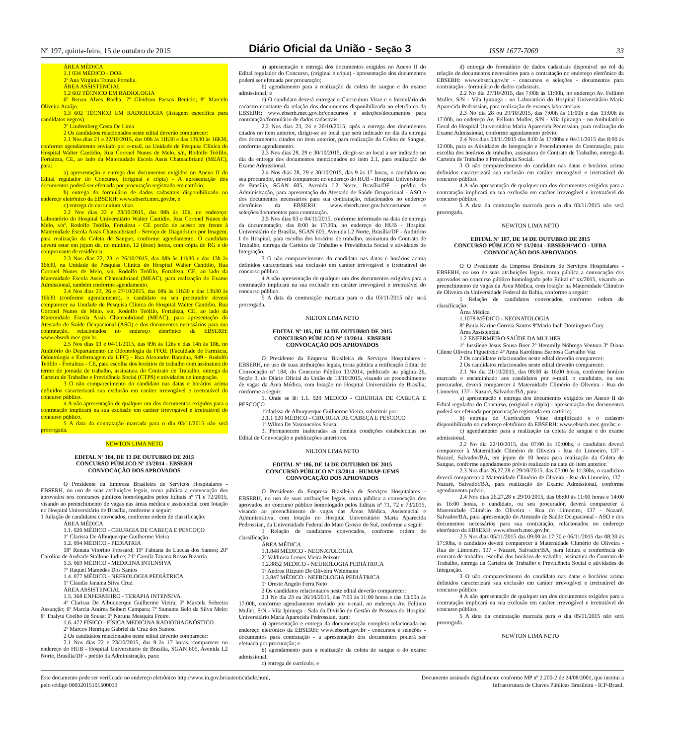Nº 197, quinta-feira, 15 de outubro de 2015 Diário Oficial da União - Seção 3 ISSN 1677-7069 33
ÁREA MÉDICA
1.1 034 MÉDICO - DOR
2º Ana Virgínia Tomaz Portella.
ÁREA ASSISTENCIAL
1.2 602 TÉCNICO EM RADIOLOGIA
6º Renan Alves Rocha; 7º Gleidson Passos Benicio; 8º Marcelo Oliveira Araújo.
1.3 602 TÉCNICO EM RADIOLOGIA (listagem específica para candidatos negros)
2º Lindemberg Costa De Lima
2 Os candidatos relacionados neste edital deverão comparecer:
2.1 Nos dias 21 e 22/10/2015, das 08h às 11h30 e das 13h30 às 16h30, conforme agendamento enviado por e-mail, na Unidade de Pesquisa Clínica do Hospital Walter Cantídio, Rua Coronel Nunes de Melo, s/n, Rodolfo Teófilo, Fortaleza, CE, ao lado da Maternidade Escola Assis Chateaubriand (MEAC), para:
a) apresentação e entrega dos documentos exigidos no Anexo II do Edital regulador do Concurso, (original e cópia) - A apresentação dos documentos poderá ser efetuada por procuração registrada em cartório;
b) entrega do formulário de dados cadastrais disponibilizado no endereço eletrônico da EBSERH: www.ebserh.mec.gov.br, e
c) entrega do curriculum vitae.
2.2 Nos dias 22 e 23/10/2015, das 08h às 10h, no endereço: Laboratório do Hospital Universitário Walter Cantídio, Rua Coronel Nunes de Melo, s/nº, Rodolfo Teófilo, Fortaleza - CE portão de acesso em frente à Maternidade Escola Assis Chateaubriand - Serviço de Diagnóstico por Imagem, para realização da Coleta de Sangue, conforme agendamento. O candidato deverá estar em jejum de, no mínimo, 12 (doze) horas, com cópia do RG e do comprovante de residência.
2.3 Nos dias 22, 23, e 26/10/2015, das 08h às 11h30 e das 13h às 16h30, na Unidade de Pesquisa Clínica do Hospital Walter Cantídio, Rua Coronel Nunes de Melo, s/n, Rodolfo Teófilo, Fortaleza, CE, ao lado da Maternidade Escola Assis Chateaubriand (MEAC), para realização do Exame Admissional, também conforme agendamento.
2.4 Nos dias 23, 26 e 27/10/2015, das 08h às 11h30 e das 13h30 às 16h30 (conforme agendamento), o candidato ou seu procurador deverá comparecer na Unidade de Pesquisa Clínica do Hospital Walter Cantídio, Rua Coronel Nunes de Melo, s/n, Rodolfo Teófilo, Fortaleza, CE, ao lado da Maternidade Escola Assis Chateaubriand (MEAC), para apresentação do Atestado de Saúde Ocupacional (ASO) e dos documentos necessários para sua contratação, relacionados no endereço eletrônico da EBSERH: www.ebserh.mec.gov.br.
2.5 Nos dias 03 e 04/11/2015, das 09h às 12hs e das 14h às 18h, no Auditório do Departamento de Odontologia da FFOE (Faculdade de Farmácia, Odontologia e Enfermagem da UFC) - Rua Alexandre Baraúna, 949 - Rodolfo Teófilo - Fortaleza - CE, para escolha dos horários de trabalho com assinatura do termo de jornada de trabalho, assinatura do Contrato de Trabalho, entrega da Carteira de Trabalho e Previdência Social (CTPS) e atividades de integração.
3 O não comparecimento do candidato nas datas e horários acima definidos caracterizará sua exclusão em caráter irrevogável e irretratável do concurso público.
4 A não apresentação de qualquer um dos documentos exigidos para a contratação implicará na sua exclusão em caráter irrevogável e irretratável do concurso público.
5 A data da contratação marcada para o dia 03/11/2015 não será prorrogada.
NEWTON LIMA NETO
EDITAL Nº 184, DE 13 DE OUTUBRO DE 2015
CONCURSO PÚBLICO Nº 13/2014 - EBSERH
CONVOCAÇÃO DOS APROVADOS
O Presidente da Empresa Brasileira de Serviços Hospitalares - EBSERH, no uso de suas atribuições legais, torna pública a convocação dos aprovados nos concursos públicos homologados pelos Editais nº 71 e 72/2015, visando ao preenchimento de vagas nas áreas médica e assistencial com lotação no Hospital Universitário de Brasília, conforme a seguir:
1 Relação de candidatos convocados, conforme ordem de classificação:
ÁREA MÉDICA
1.1. 020 MÉDICO - CIRURGIA DE CABEÇA E PESCOÇO
1º Clarissa De Albuquerque Guilherme Vieira
1.2. 094 MÉDICO - PEDIATRIA
18º Renata Vitorino Frossard; 19º Fabiana de Luccas dos Santos; 20º Carolina de Andrade Stallone Judice; 21º Camila Tayana Rosso Bizarria.
1.3. 069 MÉDICO - MEDICINA INTENSIVA
7º Raquel Mamedes Dos Santos
1.4. 077 MÉDICO - NEFROLOGIA PEDIÁTRICA
1º Claudia Janaina Silva Cruz.
ÁREA ASSISTENCIAL
1.5. 368 ENFERMEIRO - TERAPIA INTENSIVA
4º Clarissa De Albuquerque Guilherme Vieira; 5º Marcela Sobreira Assunção; 6º Marcia Andrea Seibert Campara; 7º Samanta Belo da Silva Melo; 8º Thalyta Coelho de Sousa; 9º Naruna Mesquita Freire.
1.6. 472 FÍSICO - FÍSICA MEDICINA RADIODIAGNÓSTICO
2º Marcos Henrique Gabriel da Cruz dos Santos.
2 Os candidatos relacionados neste edital deverão comparecer:
2.1 Nos dias 22 e 23/10/2015, das 9 às 17 horas, comparecer no endereço do HUB - Hospital Universitário de Brasília, SGAN 605, Avenida L2 Norte, Brasília/DF - prédio da Administração, para:
a) apresentação e entrega dos documentos exigidos no Anexo II do Edital regulador do Concurso, (original e cópia) - apresentação dos documentos poderá ser efetuada por procuração;
b) agendamento para a realização da coleta de sangue e do exame admissional; e
c) O candidato deverá entregar o Curriculum Vitae e o formulário do cadastro constante da relação dos documentos disponibilizada no eletrônico da EBSERH: www.ebserh.mec.gov.br/concursos e seleções/documentos para contratação/formulário de dados cadastrais
2.2 Nos dias 23, 24 e 26/10/2015, após a entrega dos documentos citados no item anterior, dirigir-se ao local que será indicado no dia da entrega dos documentos citados no item anterior, para realização da Coleta de Sangue, conforme agendamento.
2.3 Nos dias 28, 29 e 30/10/2015, dirigir-se ao local a ser indicado no dia da entrega dos documentos mencionados no item 2.1, para realização do Exame Admissional.
2.4 Nos dias 28, 29 e 30/10/2015, das 9 às 17 horas, o candidato ou seu procurador, deverá comparecer no endereço do HUB - Hospital Universitário de Brasília, SGAN 605, Avenida L2 Norte, Brasília/DF - prédio da Administração, para apresentação do Atestado de Saúde Ocupacional - ASO e dos documentos necessários para sua contratação, relacionados no endereço eletrônico da EBSERH: www.ebserh.mec.gov.br/concursos e seleções/documentos para contratação.
2.5 Nos dias 03 e 04/11/2015, conforme informado na data de entrega da documentação, das 8:00 às 17:30h, no endereço do HUB - Hospital Universitário de Brasília, SGAN 605, Avenida L2 Norte, Brasília/DF - Auditório I do Hospital, para escolha dos horários de trabalho, assinatura do Contrato de Trabalho, entrega da Carteira de Trabalho e Previdência Social e atividades de Integração.
3 O não comparecimento do candidato nas datas e horários acima definidos caracterizará sua exclusão em caráter irrevogável e irretratável do concurso público.
4 A não apresentação de qualquer um dos documentos exigidos para a contratação implicará na sua exclusão em caráter irrevogável e irretratável do concurso público.
5 A data da contratação marcada para o dia 03/11/2015 não será prorrogada.
NILTON LIMA NETO
EDITAL Nº 185, DE 14 DE OUTUBRO DE 2015
CONCURSO PÚBLICO Nº 13/2014 - EBSERH
CONVOCAÇÃO DOS APROVADOS
O Presidente da Empresa Brasileira de Serviços Hospitalares - EBSERH, no uso de suas atribuições legais, torna pública a retificação Edital de Convocação nº 184, do Concurso Público 13/2014, publicado na página 26, Seção 3, do Diário Oficial da União de 13/10/2015, visando ao preenchimento de vagas da Área Médica, com lotação no Hospital Universitário de Brasília, conforme a seguir:
1. Onde se lê: 1.1. 020 MÉDICO - CIRURGIA DE CABEÇA E PESCOÇO
1ºclarissa de Albuquerque Guilherme Vieira, substituir por:
2.1.1 020 MÉDICO - CIRURGIA DE CABEÇA E PESCOÇO
1º Wilma De Vasconcelos Sousa.
3. Permanecem inalteradas as demais condições estabelecidas no Edital de Convocação e publicações anteriores.
NILTON LIMA NETO
EDITAL Nº 186, DE 14 DE OUTUBRO DE 2015
CONCURSO PÚBLICO Nº 13/2014 - HUMAP-UFMS
CONVOCAÇÃO DOS APROVADOS
O Presidente da Empresa Brasileira de Serviços Hospitalares - EBSERH, no uso de suas atribuições legais, torna pública a convocação dos aprovados no concurso público homologado pelos Editais nº 71, 72 e 73/2015, visando ao preenchimento de vagas das Áreas Médica, Assistencial e Administrativa, com lotação no Hospital Universitário Maria Aparecida Pedrossian, da Universidade Federal do Mato Grosso do Sul, conforme a seguir:
1 Relação de candidatos convocados, conforme ordem de classificação:
ÁREA MÉDICA
1.1.848 MÉDICO - NEONATOLOGIA
2º Valdineia Lemes Vieira Peixoto
1.2.8852 MÉDICO - NEUROLOGIA PEDIÁTRICA
1º Andrea Rizzuto De Oliveira Weinmann
1.3.847 MÉDICO - NEFROLOGIA PEDIÁTRICA
1º Oreste Angelo Ferra Neto
2 Os candidatos relacionados neste edital deverão comparecer:
2.1 No dia 23 ou 26/10/2015, das 7:00 às 11:00 horas e das 13:00h às 17:00h, conforme agendamento enviado por e-mail, no endereço Av. Fellinto Muller, S/N - Vila Ipiranga - Sala da Divisão de Gestão de Pessoas do Hospital Universitário Maria Aparecida Pedrossian, para:
a) apresentação e entrega da documentação completa relacionada no endereço eletrônico da EBSERH: www.ebserh.gov.br - concursos e seleções - documentos para contratação - a apresentação dos documentos poderá ser efetuada por procuração; e
b) agendamento para a realização da coleta de sangue e do exame admissional;
c) entrega de currículo, e
d) entrega do formulário de dados cadastrais disponível no rol da relação de documentos necessários para a contratação no endereço eletrônico da EBSERH: www.ebserh.gov.br - concursos e seleções - documentos para contratação - formulário de dados cadastrais.
2.2 No dia 27/10/2015, das 7:00h às 11:00h, no endereço Av. Fellinto Muller, S/N - Vila Ipiranga - no Laboratório do Hospital Universitário Maria Aparecida Pedrossian, para realização de exames laboratoriais
2.3 No dia 28 ou 29/10/2015, das 7:00h às 11:00h e das 13:00h às 17:00h, no endereço Av. Fellinto Muller, S/N - Vila Ipiranga - no Ambulatório Geral do Hospital Universitário Maria Aparecida Pedrossian, para realização do Exame Admissional, conforme agendamento prévio.
2.4 Nos dias 03/11/2015 das 8:00 às 17:00hs e 04/11/2015 das 8:00 às 12:00h, para as Atividades de Integração e Procedimentos de Contratação, para escolha dos horários de trabalho, assinatura do Contrato de Trabalho, entrega da Carteira de Trabalho e Previdência Social.
3 O não comparecimento do candidato nas datas e horários acima definidos caracterizará sua exclusão em caráter irrevogável e irretratável do concurso público.
4 A não apresentação de qualquer um dos documentos exigidos para a contratação implicará na sua exclusão em caráter irrevogável e irretratável do concurso público.
5 A data da contratação marcada para o dia 03/11/2015 não será prorrogada.
NEWTON LIMA NETO
EDITAL Nº 187, DE 14 DE OUTUBRO DE 2015
CONCURSO PÚBLICO Nº 13/2014 - EBSERH/MCO - UFBA
CONVOCAÇÃO DOS APROVADOS
O O Presidente da Empresa Brasileira de Serviços Hospitalares - EBSERH, no uso de suas atribuições legais, torna pública a convocação dos aprovados no concurso público homologado pelo Edital nº xx/2015, visando ao preenchimento de vagas da Área Médica, com lotação na Maternidade Climério de Oliveira da Universidade Federal da Bahia, conforme a seguir:
1 Relação de candidatos convocados, conforme ordem de classificação:
Área Médica
1.1078 MÉDICO - NEONATOLOGIA
8º Paula Karine Correia Santos 9ºMaria Inah Domingues Cury
Área Assistencial
1.2 ENFERMEIRO SAÚDE DA MULHER
1º Jussilene Jesus Sousa Boer 2º Hemmily Nóbrega Ventura 3º Diana Cilene Oliveira Figueiredo 4º Anna Karolinna Barbosa Carvalho Vaz
2 Os candidatos relacionados neste edital deverão comparecer:
2 Os candidatos relacionados neste edital deverão comparecer:
2.1 No dia 21/10/2015, das 08:00 ás 16:00 horas, conforme horário marcado e encaminhado aos candidatos por e-mail, o candidato, ou seu procurador, deverá comparecer à Maternidade Climério de Oliveira - Rua do Limoeiro, 137 - Nazaré, Salvador/BA, para:
a) apresentação e entrega dos documentos exigidos no Anexo II do Edital regulador do Concurso, (original e cópia) - apresentação dos documentos poderá ser efetuada por procuração registrada em cartório;
b) entrega de Curriculum Vitae simplificado e o cadastro disponibilizado no endereço eletrônico da EBSERH: www.ebserh.mec.gov.br; e
c) agendamento para a realização da coleta de sangue e do exame admissional.
2.2 No dia 22/10/2015, das 07:00 às 10:00hs, o candidato deverá comparecer à Maternidade Climério de Oliveira - Rua do Limoeiro, 137 - Nazaré, Salvador/BA, em jejum de 10 horas para realização da Coleta de Sangue, conforme agendamento prévio realizado na data do item anterior.
2.3 Nos dias 26,27,28 e 29/10/2015, das 07:00 às 11:30hs, o candidato deverá comparecer à Maternidade Climério de Oliveira - Rua do Limoeiro, 137 - Nazaré, Salvador/BA, para realização do Exame Admissional, conforme agendamento prévio.
2.4 Nos dias 26,27,28 e 29/10/2015, das 08:00 às 11:00 horas e 14:00 ás 16:00 horas, o candidato, ou seu procurador, deverá comparecer à Maternidade Climério de Oliveira - Rua do Limoeiro, 137 - Nazaré, Salvador/BA, para apresentação do Atestado de Saúde Ocupacional - ASO e dos documentos necessários para sua contratação, relacionados no endereço eletrônico da EBSERH: www.ebserh.mec.gov.br.
2.5 Nos dias 05/11/2015 das 09:00 às 17:30 e 06/11/2015 das 08:30 às 17:30hs, o candidato deverá comparecer à Maternidade Climério de Oliveira - Rua do Limoeiro, 137 - Nazaré, Salvador/BA, para leitura e conferência do contrato de trabalho, escolha dos horários de trabalho, assinatura do Contrato de Trabalho, entrega da Carteira de Trabalho e Previdência Social e atividades de Integração.
3 O não comparecimento do candidato nas datas e horários acima definidos caracterizará sua exclusão em caráter irrevogável e irretratável do concurso público.
4 A não apresentação de qualquer um dos documentos exigidos para a contratação implicará na sua exclusão em caráter irrevogável e irretratável do concurso público.
5 A data da contratação marcada para o dia 05/11/2015 não será prorrogada.
NEWTON LIMA NETO
Este documento pode ser verificado no endereço eletrônico http://www.in.gov.br/autenticidade.html,
pelo código 00032015101500033
Documento assinado digitalmente conforme MP nº 2.200-2 de 24/08/2001, que institui a
Infraestrutura de Chaves Públicas Brasileira - ICP-Brasil.